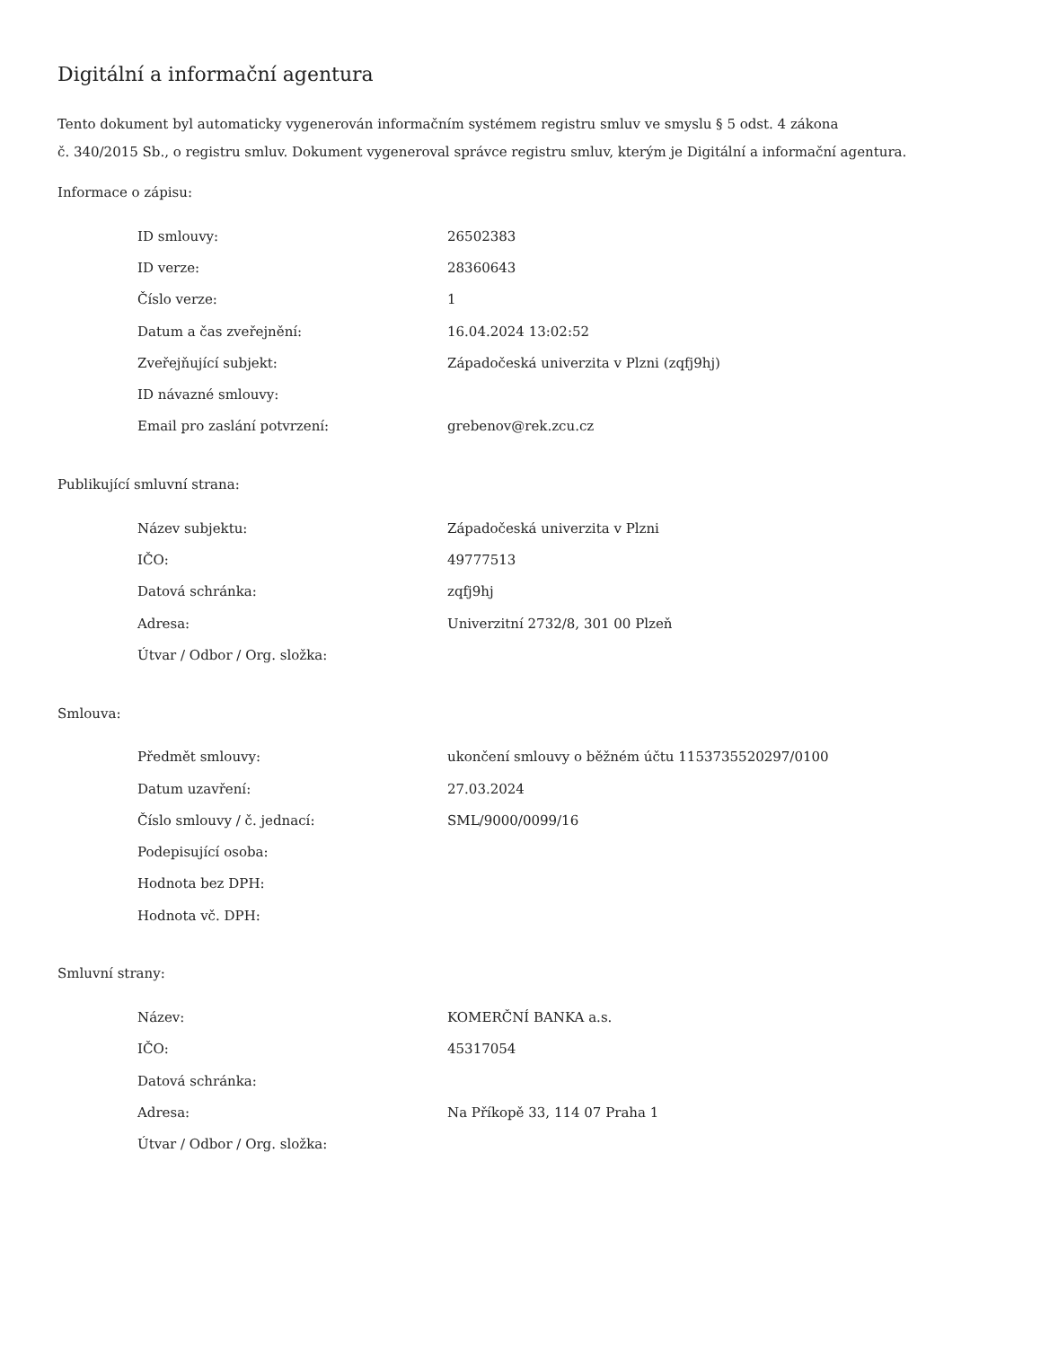Digitální a informační agentura
Tento dokument byl automaticky vygenerován informačním systémem registru smluv ve smyslu § 5 odst. 4 zákona
č. 340/2015 Sb., o registru smluv. Dokument vygeneroval správce registru smluv, kterým je Digitální a informační agentura.
Informace o zápisu:
| ID smlouvy: | 26502383 |
| ID verze: | 28360643 |
| Číslo verze: | 1 |
| Datum a čas zveřejnění: | 16.04.2024 13:02:52 |
| Zveřejňující subjekt: | Západočeská univerzita v Plzni (zqfj9hj) |
| ID návazné smlouvy: | |
| Email pro zaslání potvrzení: | grebenov@rek.zcu.cz |
Publikující smluvní strana:
| Název subjektu: | Západočeská univerzita v Plzni |
| IČO: | 49777513 |
| Datová schránka: | zqfj9hj |
| Adresa: | Univerzitní 2732/8, 301 00 Plzeň |
| Útvar / Odbor / Org. složka: | |
Smlouva:
| Předmět smlouvy: | ukončení smlouvy o běžném účtu 1153735520297/0100 |
| Datum uzavření: | 27.03.2024 |
| Číslo smlouvy / č. jednací: | SML/9000/0099/16 |
| Podepisující osoba: | |
| Hodnota bez DPH: | |
| Hodnota vč. DPH: | |
Smluvní strany:
| Název: | KOMERČNÍ BANKA a.s. |
| IČO: | 45317054 |
| Datová schránka: | |
| Adresa: | Na Příkopě 33, 114 07 Praha 1 |
| Útvar / Odbor / Org. složka: | |